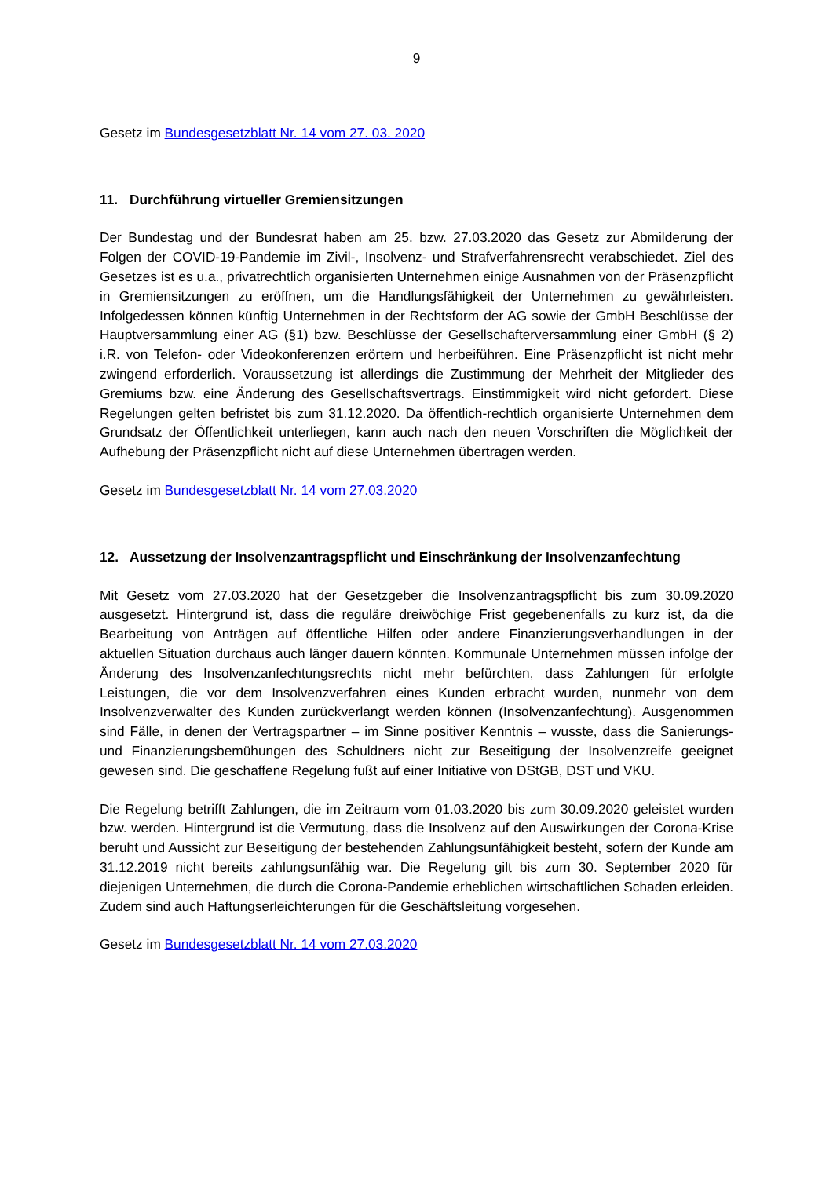9
Gesetz im Bundesgesetzblatt Nr. 14 vom 27. 03. 2020
11. Durchführung virtueller Gremiensitzungen
Der Bundestag und der Bundesrat haben am 25. bzw. 27.03.2020 das Gesetz zur Abmilderung der Folgen der COVID-19-Pandemie im Zivil-, Insolvenz- und Strafverfahrensrecht verabschiedet. Ziel des Gesetzes ist es u.a., privatrechtlich organisierten Unternehmen einige Ausnahmen von der Präsenzpflicht in Gremiensitzungen zu eröffnen, um die Handlungsfähigkeit der Unternehmen zu gewährleisten. Infolgedessen können künftig Unternehmen in der Rechtsform der AG sowie der GmbH Beschlüsse der Hauptversammlung einer AG (§1) bzw. Beschlüsse der Gesellschafterversammlung einer GmbH (§ 2) i.R. von Telefon- oder Videokonferenzen erörtern und herbeiführen. Eine Präsenzpflicht ist nicht mehr zwingend erforderlich. Voraussetzung ist allerdings die Zustimmung der Mehrheit der Mitglieder des Gremiums bzw. eine Änderung des Gesellschaftsvertrags. Einstimmigkeit wird nicht gefordert. Diese Regelungen gelten befristet bis zum 31.12.2020. Da öffentlich-rechtlich organisierte Unternehmen dem Grundsatz der Öffentlichkeit unterliegen, kann auch nach den neuen Vorschriften die Möglichkeit der Aufhebung der Präsenzpflicht nicht auf diese Unternehmen übertragen werden.
Gesetz im Bundesgesetzblatt Nr. 14 vom 27.03.2020
12. Aussetzung der Insolvenzantragspflicht und Einschränkung der Insolvenzanfechtung
Mit Gesetz vom 27.03.2020 hat der Gesetzgeber die Insolvenzantragspflicht bis zum 30.09.2020 ausgesetzt. Hintergrund ist, dass die reguläre dreiwöchige Frist gegebenenfalls zu kurz ist, da die Bearbeitung von Anträgen auf öffentliche Hilfen oder andere Finanzierungsverhandlungen in der aktuellen Situation durchaus auch länger dauern könnten. Kommunale Unternehmen müssen infolge der Änderung des Insolvenzanfechtungsrechts nicht mehr befürchten, dass Zahlungen für erfolgte Leistungen, die vor dem Insolvenz­verfahren eines Kunden erbracht wurden, nunmehr von dem Insolvenzverwalter des Kunden zurückverlangt werden können (Insolvenzanfechtung). Ausgenommen sind Fälle, in denen der Vertragspartner – im Sinne positiver Kenntnis – wusste, dass die Sanierungs- und Finanzierungsbemühungen des Schuldners nicht zur Beseitigung der Insolvenzreife geeignet gewesen sind. Die geschaffene Regelung fußt auf einer Initiative von DStGB, DST und VKU.
Die Regelung betrifft Zahlungen, die im Zeitraum vom 01.03.2020 bis zum 30.09.2020 geleistet wurden bzw. werden. Hintergrund ist die Vermutung, dass die Insolvenz auf den Auswirkungen der Corona-Krise beruht und Aussicht zur Beseitigung der bestehenden Zahlungsunfähigkeit besteht, sofern der Kunde am 31.12.2019 nicht bereits zahlungsunfähig war. Die Regelung gilt bis zum 30. September 2020 für diejenigen Unternehmen, die durch die Corona-Pandemie erheblichen wirtschaftlichen Schaden erleiden. Zudem sind auch Haftungserleichterungen für die Geschäftsleitung vorgesehen.
Gesetz im Bundesgesetzblatt Nr. 14 vom 27.03.2020